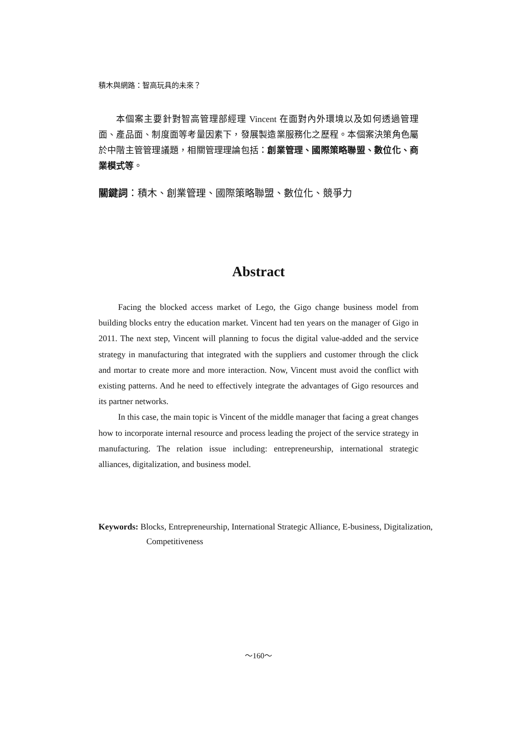積木與網路：智高玩具的未來？
本個案主要針對智高管理部經理 Vincent 在面對內外環境以及如何透過管理面、產品面、制度面等考量因素下，發展製造業服務化之歷程。本個案決策角色屬於中階主管管理議題，相關管理理論包括：創業管理、國際策略聯盟、數位化、商業模式等。
關鍵詞：積木、創業管理、國際策略聯盟、數位化、競爭力
Abstract
Facing the blocked access market of Lego, the Gigo change business model from building blocks entry the education market. Vincent had ten years on the manager of Gigo in 2011. The next step, Vincent will planning to focus the digital value-added and the service strategy in manufacturing that integrated with the suppliers and customer through the click and mortar to create more and more interaction. Now, Vincent must avoid the conflict with existing patterns. And he need to effectively integrate the advantages of Gigo resources and its partner networks.
In this case, the main topic is Vincent of the middle manager that facing a great changes how to incorporate internal resource and process leading the project of the service strategy in manufacturing. The relation issue including: entrepreneurship, international strategic alliances, digitalization, and business model.
Keywords: Blocks, Entrepreneurship, International Strategic Alliance, E-business, Digitalization, Competitiveness
～160～